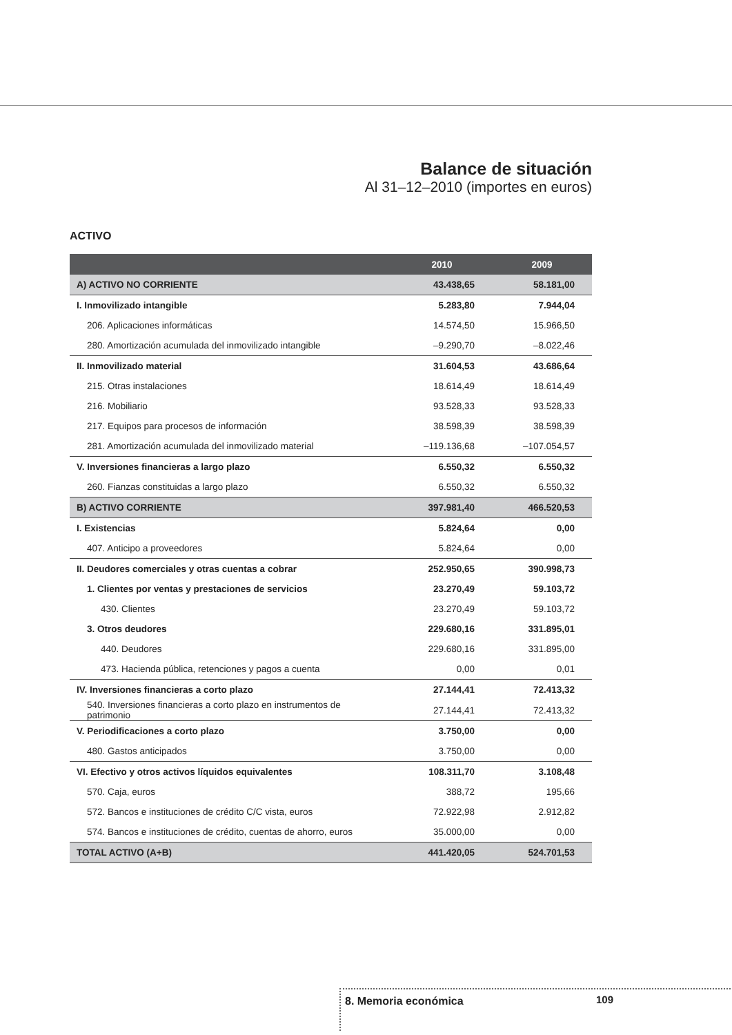Balance de situación
Al 31–12–2010 (importes en euros)
ACTIVO
| | 2010 | 2009 |
| --- | --- | --- |
| A) ACTIVO NO CORRIENTE | 43.438,65 | 58.181,00 |
| I. Inmovilizado intangible | 5.283,80 | 7.944,04 |
| 206. Aplicaciones informáticas | 14.574,50 | 15.966,50 |
| 280. Amortización acumulada del inmovilizado intangible | –9.290,70 | –8.022,46 |
| II. Inmovilizado material | 31.604,53 | 43.686,64 |
| 215. Otras instalaciones | 18.614,49 | 18.614,49 |
| 216. Mobiliario | 93.528,33 | 93.528,33 |
| 217. Equipos para procesos de información | 38.598,39 | 38.598,39 |
| 281. Amortización acumulada del inmovilizado material | –119.136,68 | –107.054,57 |
| V. Inversiones financieras a largo plazo | 6.550,32 | 6.550,32 |
| 260. Fianzas constituidas a largo plazo | 6.550,32 | 6.550,32 |
| B) ACTIVO CORRIENTE | 397.981,40 | 466.520,53 |
| I. Existencias | 5.824,64 | 0,00 |
| 407. Anticipo a proveedores | 5.824,64 | 0,00 |
| II. Deudores comerciales y otras cuentas a cobrar | 252.950,65 | 390.998,73 |
| 1. Clientes por ventas y prestaciones de servicios | 23.270,49 | 59.103,72 |
| 430. Clientes | 23.270,49 | 59.103,72 |
| 3. Otros deudores | 229.680,16 | 331.895,01 |
| 440. Deudores | 229.680,16 | 331.895,00 |
| 473. Hacienda pública, retenciones y pagos a cuenta | 0,00 | 0,01 |
| IV. Inversiones financieras a corto plazo | 27.144,41 | 72.413,32 |
| 540. Inversiones financieras a corto plazo en instrumentos de patrimonio | 27.144,41 | 72.413,32 |
| V. Periodificaciones a corto plazo | 3.750,00 | 0,00 |
| 480. Gastos anticipados | 3.750,00 | 0,00 |
| VI. Efectivo y otros activos líquidos equivalentes | 108.311,70 | 3.108,48 |
| 570. Caja, euros | 388,72 | 195,66 |
| 572. Bancos e instituciones de crédito C/C vista, euros | 72.922,98 | 2.912,82 |
| 574. Bancos e instituciones de crédito, cuentas de ahorro, euros | 35.000,00 | 0,00 |
| TOTAL ACTIVO (A+B) | 441.420,05 | 524.701,53 |
8. Memoria económica 109